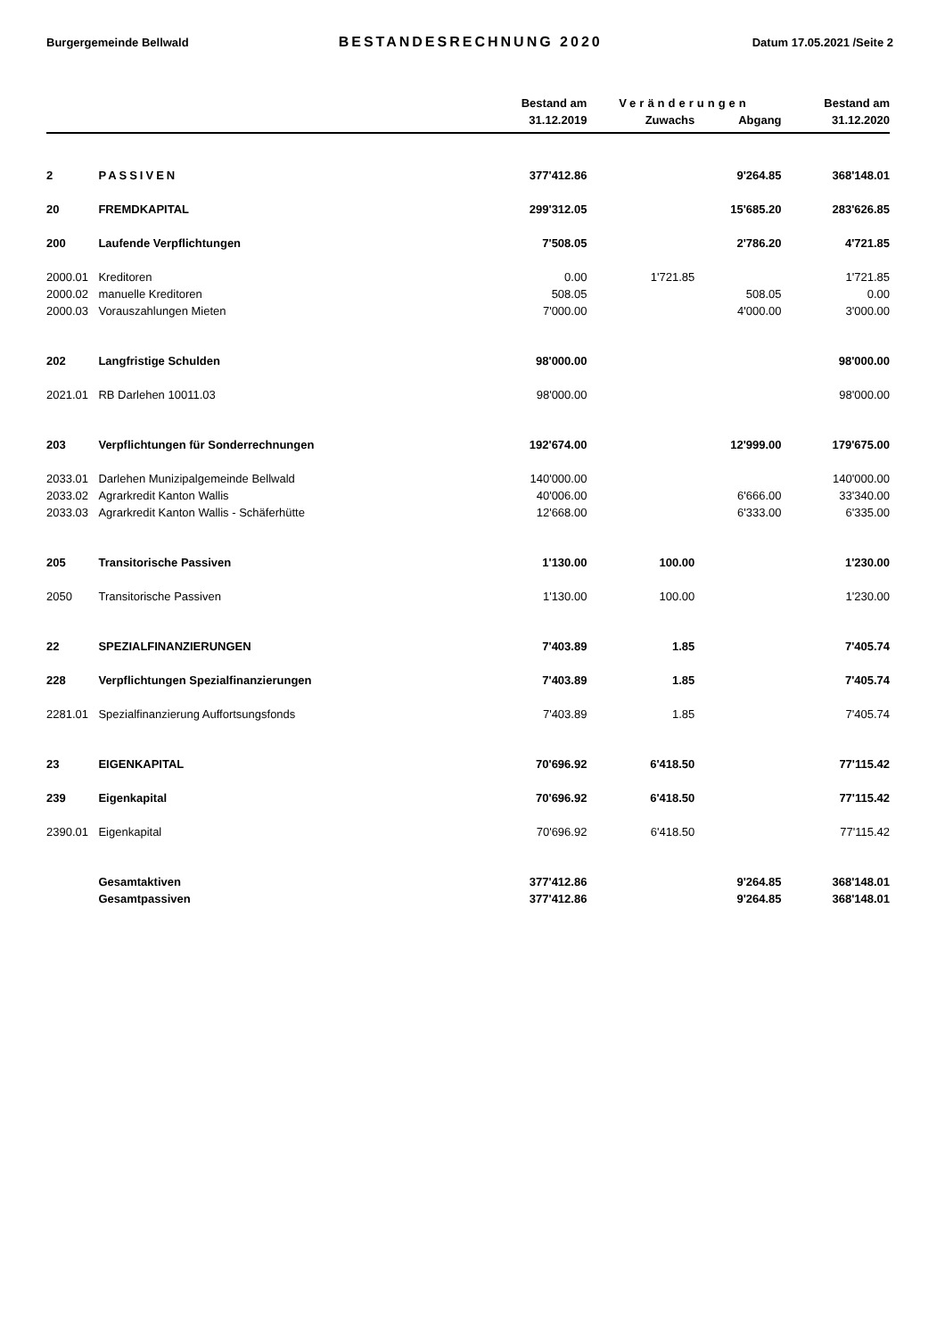Burgergemeinde Bellwald BESTANDESRECHNUNG 2020 Datum 17.05.2021 /Seite 2
| | | Bestand am | Veränderungen | | Bestand am |
| --- | --- | --- | --- | --- | --- |
| | | 31.12.2019 | Zuwachs | Abgang | 31.12.2020 |
| 2 | PASSIVEN | 377'412.86 | | 9'264.85 | 368'148.01 |
| 20 | FREMDKAPITAL | 299'312.05 | | 15'685.20 | 283'626.85 |
| 200 | Laufende Verpflichtungen | 7'508.05 | | 2'786.20 | 4'721.85 |
| 2000.01 | Kreditoren | 0.00 | 1'721.85 | | 1'721.85 |
| 2000.02 | manuelle Kreditoren | 508.05 | | 508.05 | 0.00 |
| 2000.03 | Vorauszahlungen Mieten | 7'000.00 | | 4'000.00 | 3'000.00 |
| 202 | Langfristige Schulden | 98'000.00 | | | 98'000.00 |
| 2021.01 | RB Darlehen 10011.03 | 98'000.00 | | | 98'000.00 |
| 203 | Verpflichtungen für Sonderrechnungen | 192'674.00 | | 12'999.00 | 179'675.00 |
| 2033.01 | Darlehen Munizipalgemeinde Bellwald | 140'000.00 | | | 140'000.00 |
| 2033.02 | Agrarkredit Kanton Wallis | 40'006.00 | | 6'666.00 | 33'340.00 |
| 2033.03 | Agrarkredit Kanton Wallis - Schäferhütte | 12'668.00 | | 6'333.00 | 6'335.00 |
| 205 | Transitorische Passiven | 1'130.00 | 100.00 | | 1'230.00 |
| 2050 | Transitorische Passiven | 1'130.00 | 100.00 | | 1'230.00 |
| 22 | SPEZIALFINANZIERUNGEN | 7'403.89 | 1.85 | | 7'405.74 |
| 228 | Verpflichtungen Spezialfinanzierungen | 7'403.89 | 1.85 | | 7'405.74 |
| 2281.01 | Spezialfinanzierung Auffortsungsfonds | 7'403.89 | 1.85 | | 7'405.74 |
| 23 | EIGENKAPITAL | 70'696.92 | 6'418.50 | | 77'115.42 |
| 239 | Eigenkapital | 70'696.92 | 6'418.50 | | 77'115.42 |
| 2390.01 | Eigenkapital | 70'696.92 | 6'418.50 | | 77'115.42 |
| | Gesamtaktiven | 377'412.86 | | 9'264.85 | 368'148.01 |
| | Gesamtpassiven | 377'412.86 | | 9'264.85 | 368'148.01 |